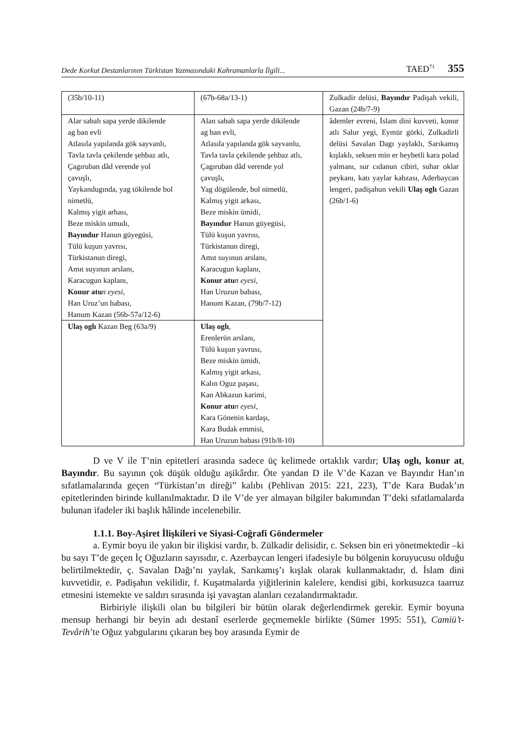Dede Korkut Destanlarının Türkistan Yazmasındaki Kahramanlarla İlgili... TAED<sup>71</sup> 355
| (35b/10-11) | (67b-68a/13-1) | Zulkadir delüsi, Bayındır Padişah vekili, Gazan (24b/7-9) |
| Alar sabah sapa yerde dikilende ag ban evli Atlasıla yapılanda gök sayvanlı, Tavla tavla çekilende şehbaz atlı, Çagıruban dâd verende yol çavuşlı, Yaykandugında, yag tökilende bol nimetlü, Kalmış yigit arhası, Beze miskin umudı, Bayındur Hanun güyegüsi, Tülü kuşun yavrısı, Türkistanun diregi, Amıt suyınun arslanı, Karacugun kaplanı, Konur atu n eyesi, Han Uruz’un babası, Hanum Kazan (56b-57a/12-6) | Alan sabah sapa yerde dikilende ag ban evli, Atlasıla yapılanda gök sayvanlu, Tavla tavla çekilende şehbaz atlı, Çagıruban dâd verende yol çavuşlı, Yag dögülende, bol nimetlü, Kalmış yigit arkası, Beze miskin ümidi, Bayındur Hanun güyegüsi, Tülü kuşun yavrısı, Türkistanun diregi, Amıt suyınun arslanı, Karacugun kaplanı, Konur atu n eyesi, Han Uruzun babası, Hanum Kazan, (79b/7-12) | âdemler evreni, İslam dini kuvveti, konur atlı Salur yegi, Eymür görki, Zulkadirli delüsi Savalan Dagı yaylaklı, Sarıkamış kışlaklı, seksen min er heybetli kara polad yalmanı, sur cıdanun cibiri, suhar oklar peykanı, katı yaylar kabzası, Aderbaycan lengeri, padişahun vekili Ulaş oglı Gazan (26b/1-6) |
| Ulaş oglı Kazan Beg (63a/9) | Ulaş oglı , Erenlerün arslanı, Tülü kuşun yavrusı, Beze miskin ümidi, Kalmış yigit arkası, Kalın Oguz paşası, Kan Abkazun karimi, Konur atu n eyesi, Kara Gönenin kardaşı, Kara Budak emmisi, Han Uruzun babası (91b/8-10) | |
D ve V ile T’nin epitetleri arasında sadece üç kelimede ortaklık vardır; Ulaş oglı, konur at, Bayındır. Bu sayının çok düşük olduğu aşikârdır. Öte yandan D ile V’de Kazan ve Bayındır Han’ın sıfatlamalarında geçen “Türkistan’ın direği” kalıbı (Pehlivan 2015: 221, 223), T’de Kara Budak’ın epitetlerinden birinde kullanılmaktadır. D ile V’de yer almayan bilgiler bakımından T’deki sıfatlamalarda bulunan ifadeler iki başlık hâlinde incelenebilir.
1.1.1. Boy-Aşiret İlişkileri ve Siyasi-Coğrafi Göndermeler
a. Eymir boyu ile yakın bir ilişkisi vardır, b. Zülkadir delisidir, c. Seksen bin eri yönetmektedir –ki bu sayı T’de geçen İç Oğuzların sayısıdır, c. Azerbaycan lengeri ifadesiyle bu bölgenin koruyucusu olduğu belirtilmektedir, ç. Savalan Dağı’nı yaylak, Sarıkamış’ı kışlak olarak kullanmaktadır, d. İslam dini kuvvetidir, e. Padişahın vekilidir, f. Kuşatmalarda yiğitlerinin kalelere, kendisi gibi, korkusuzca taarruz etmesini istemekte ve saldırı sırasında işi yavaştan alanları cezalandırmaktadır.
Birbiriyle ilişkili olan bu bilgileri bir bütün olarak değerlendirmek gerekir. Eymir boyuna mensup herhangi bir beyin adı destanî eserlerde geçmemekle birlikte (Sümer 1995: 551), Camiü’t-Tevârih’te Oğuz yabgularını çıkaran beş boy arasında Eymir de